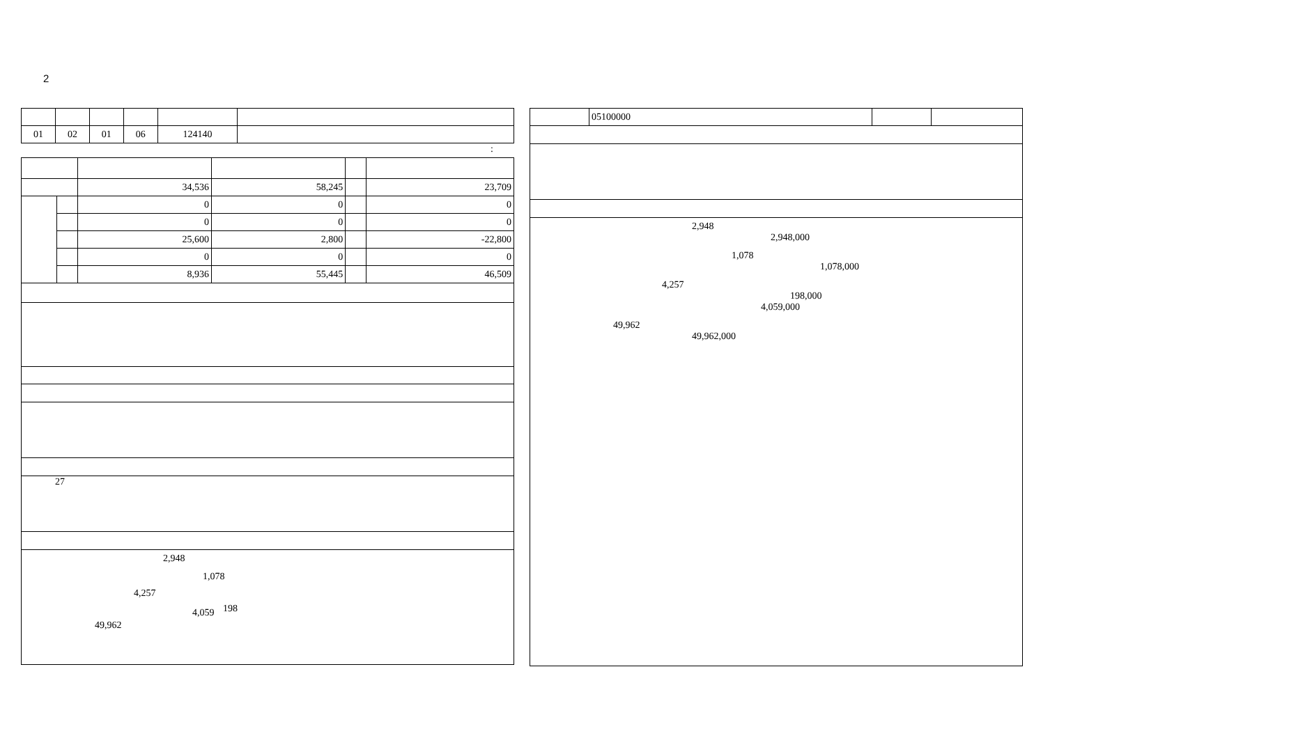2
| 01 | 02 | 01 | 06 | 124140 | |
:
| | | 34,536 | 58,245 | | 23,709 |
| | | 0 | 0 | | 0 |
| | | 0 | 0 | | 0 |
| | | 25,600 | 2,800 | | -22,800 |
| | | 0 | 0 | | 0 |
| | | 8,936 | 55,445 | | 46,509 |
27
2,948
1,078
4,257
198
4,059
49,962
| | 05100000 | | |
2,948
2,948,000
1,078
1,078,000
4,257
198,000
4,059,000
49,962
49,962,000